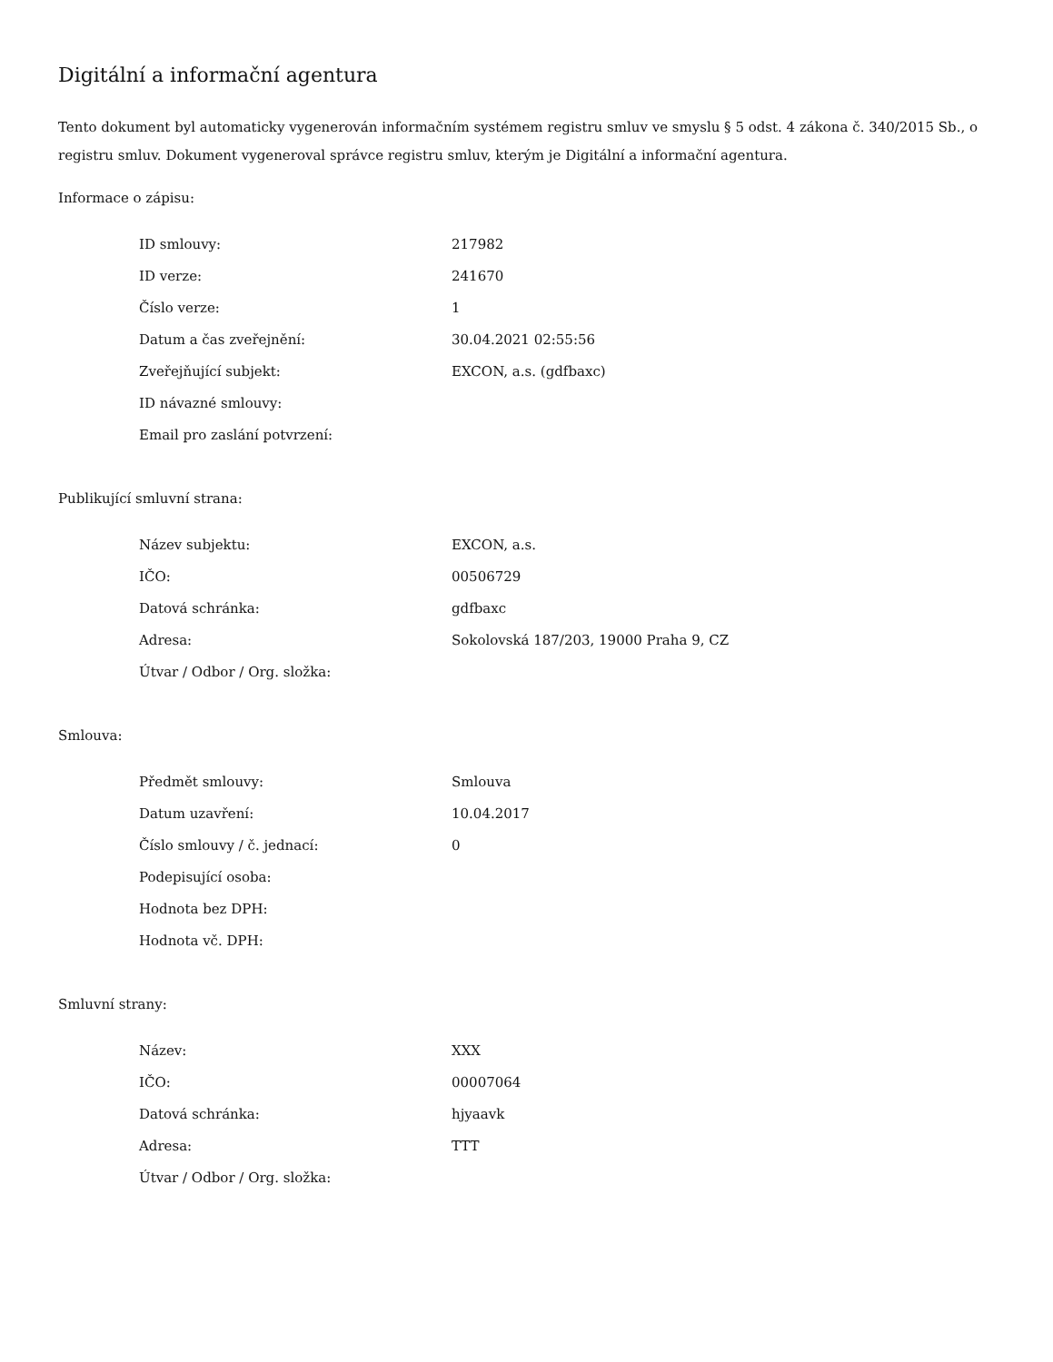Digitální a informační agentura
Tento dokument byl automaticky vygenerován informačním systémem registru smluv ve smyslu § 5 odst. 4 zákona č. 340/2015 Sb., o registru smluv. Dokument vygeneroval správce registru smluv, kterým je Digitální a informační agentura.
Informace o zápisu:
| ID smlouvy: | 217982 |
| ID verze: | 241670 |
| Číslo verze: | 1 |
| Datum a čas zveřejnění: | 30.04.2021 02:55:56 |
| Zveřejňující subjekt: | EXCON, a.s. (gdfbaxc) |
| ID návazné smlouvy: | |
| Email pro zaslání potvrzení: | |
Publikující smluvní strana:
| Název subjektu: | EXCON, a.s. |
| IČO: | 00506729 |
| Datová schránka: | gdfbaxc |
| Adresa: | Sokolovská 187/203, 19000 Praha 9, CZ |
| Útvar / Odbor / Org. složka: | |
Smlouva:
| Předmět smlouvy: | Smlouva |
| Datum uzavření: | 10.04.2017 |
| Číslo smlouvy / č. jednací: | 0 |
| Podepisující osoba: | |
| Hodnota bez DPH: | |
| Hodnota vč. DPH: | |
Smluvní strany:
| Název: | XXX |
| IČO: | 00007064 |
| Datová schránka: | hjyaavk |
| Adresa: | TTT |
| Útvar / Odbor / Org. složka: | |